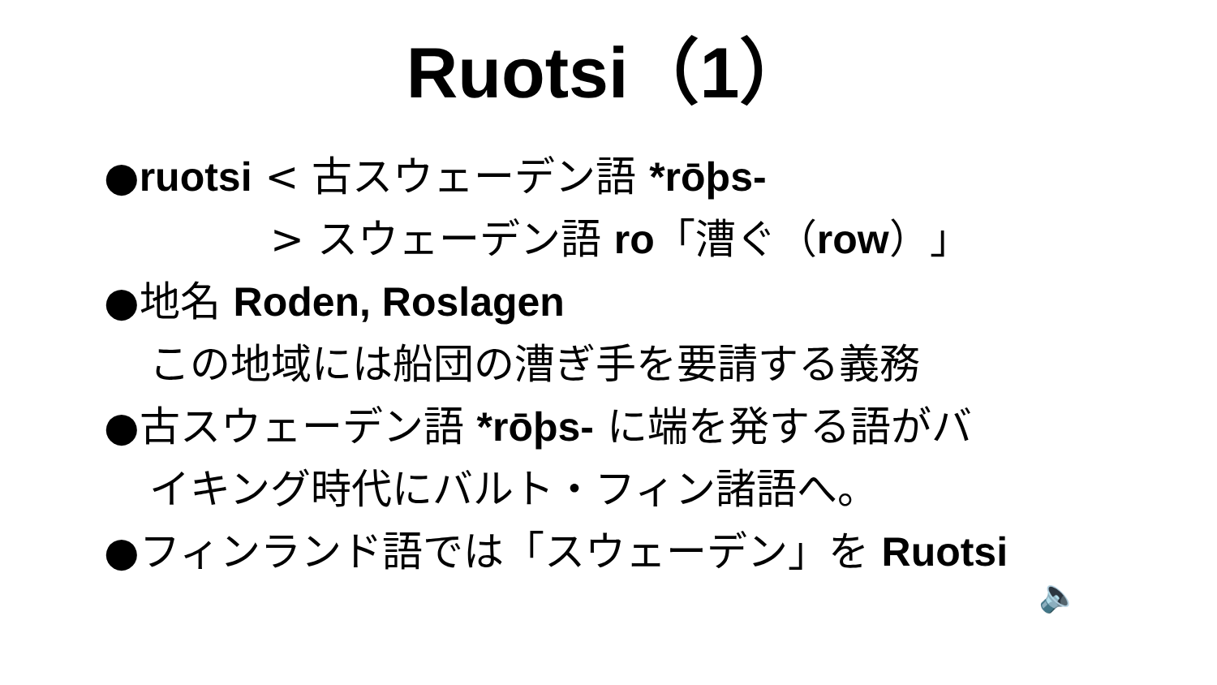Ruotsi（1）
●ruotsi < 古スウェーデン語 *rōþs-
> スウェーデン語 ro「漕ぐ（row）」
●地名 Roden, Roslagen
この地域には船団の漕ぎ手を要請する義務
●古スウェーデン語 *rōþs- に端を発する語がバ
イキング時代にバルト・フィン諸語へ。
●フィンランド語では「スウェーデン」を Ruotsi
🔈